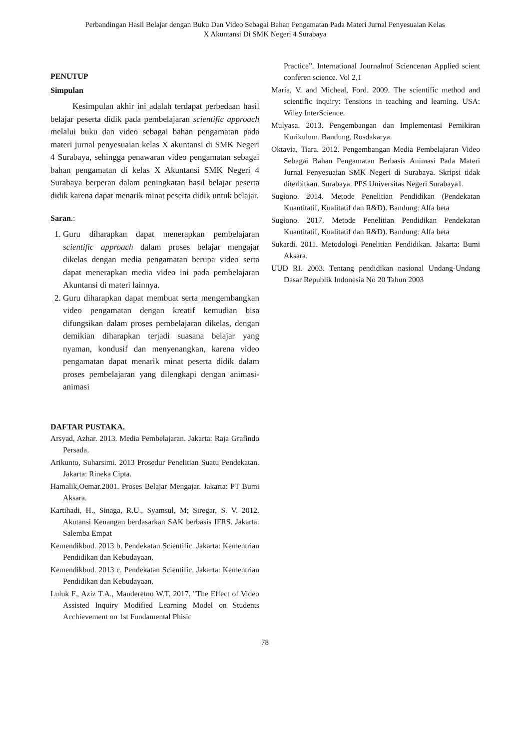Perbandingan Hasil Belajar dengan Buku Dan Video Sebagai Bahan Pengamatan Pada Materi Jurnal Penyesuaian Kelas
X Akuntansi Di SMK Negeri 4 Surabaya
PENUTUP
Simpulan
Kesimpulan akhir ini adalah terdapat perbedaan hasil belajar peserta didik pada pembelajaran scientific approach melalui buku dan video sebagai bahan pengamatan pada materi jurnal penyesuaian kelas X akuntansi di SMK Negeri 4 Surabaya, sehingga penawaran video pengamatan sebagai bahan pengamatan di kelas X Akuntansi SMK Negeri 4 Surabaya berperan dalam peningkatan hasil belajar peserta didik karena dapat menarik minat peserta didik untuk belajar.
Saran.:
1. Guru diharapkan dapat menerapkan pembelajaran scientific approach dalam proses belajar mengajar dikelas dengan media pengamatan berupa video serta dapat menerapkan media video ini pada pembelajaran Akuntansi di materi lainnya.
2. Guru diharapkan dapat membuat serta mengembangkan video pengamatan dengan kreatif kemudian bisa difungsikan dalam proses pembelajaran dikelas, dengan demikian diharapkan terjadi suasana belajar yang nyaman, kondusif dan menyenangkan, karena video pengamatan dapat menarik minat peserta didik dalam proses pembelajaran yang dilengkapi dengan animasi-animasi
DAFTAR PUSTAKA.
Arsyad, Azhar. 2013. Media Pembelajaran. Jakarta: Raja Grafindo Persada.
Arikunto, Suharsimi. 2013 Prosedur Penelitian Suatu Pendekatan. Jakarta: Rineka Cipta.
Hamalik,Oemar.2001. Proses Belajar Mengajar. Jakarta: PT Bumi Aksara.
Kartihadi, H., Sinaga, R.U., Syamsul, M; Siregar, S. V. 2012. Akutansi Keuangan berdasarkan SAK berbasis IFRS. Jakarta: Salemba Empat
Kemendikbud. 2013 b. Pendekatan Scientific. Jakarta: Kementrian Pendidikan dan Kebudayaan.
Kemendikbud. 2013 c. Pendekatan Scientific. Jakarta: Kementrian Pendidikan dan Kebudayaan.
Luluk F., Aziz T.A., Mauderetno W.T. 2017. "The Effect of Video Assisted Inquiry Modified Learning Model on Students Acchievement on 1st Fundamental Phisic
Practice”. International Journalnof Sciencenan Applied scient conferen science. Vol 2,1
Maria, V. and Micheal, Ford. 2009. The scientific method and scientific inquiry: Tensions in teaching and learning. USA: Wiley InterScience.
Mulyasa. 2013. Pengembangan dan Implementasi Pemikiran Kurikulum. Bandung. Rosdakarya.
Oktavia, Tiara. 2012. Pengembangan Media Pembelajaran Video Sebagai Bahan Pengamatan Berbasis Animasi Pada Materi Jurnal Penyesuaian SMK Negeri di Surabaya. Skripsi tidak diterbitkan. Surabaya: PPS Universitas Negeri Surabaya1.
Sugiono. 2014. Metode Penelitian Pendidikan (Pendekatan Kuantitatif, Kualitatif dan R&D). Bandung: Alfa beta
Sugiono. 2017. Metode Penelitian Pendidikan Pendekatan Kuantitatif, Kualitatif dan R&D). Bandung: Alfa beta
Sukardi. 2011. Metodologi Penelitian Pendidikan. Jakarta: Bumi Aksara.
UUD RI. 2003. Tentang pendidikan nasional Undang-Undang Dasar Republik Indonesia No 20 Tahun 2003
78